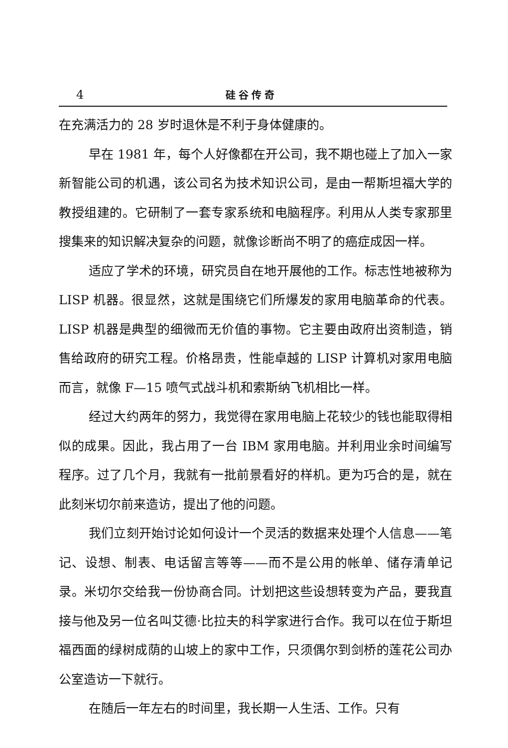4 硅谷传奇
在充满活力的 28 岁时退休是不利于身体健康的。
早在 1981 年，每个人好像都在开公司，我不期也碰上了加入一家新智能公司的机遇，该公司名为技术知识公司，是由一帮斯坦福大学的教授组建的。它研制了一套专家系统和电脑程序。利用从人类专家那里搜集来的知识解决复杂的问题，就像诊断尚不明了的癌症成因一样。
适应了学术的环境，研究员自在地开展他的工作。标志性地被称为 LISP 机器。很显然，这就是围绕它们所爆发的家用电脑革命的代表。LISP 机器是典型的细微而无价值的事物。它主要由政府出资制造，销售给政府的研究工程。价格昂贵，性能卓越的 LISP 计算机对家用电脑而言，就像 F—15 喷气式战斗机和索斯纳飞机相比一样。
经过大约两年的努力，我觉得在家用电脑上花较少的钱也能取得相似的成果。因此，我占用了一台 IBM 家用电脑。并利用业余时间编写程序。过了几个月，我就有一批前景看好的样机。更为巧合的是，就在此刻米切尔前来造访，提出了他的问题。
我们立刻开始讨论如何设计一个灵活的数据来处理个人信息——笔记、设想、制表、电话留言等等——而不是公用的帐单、储存清单记录。米切尔交给我一份协商合同。计划把这些设想转变为产品，要我直接与他及另一位名叫艾德·比拉夫的科学家进行合作。我可以在位于斯坦福西面的绿树成荫的山坡上的家中工作，只须偶尔到剑桥的莲花公司办公室造访一下就行。
在随后一年左右的时间里，我长期一人生活、工作。只有